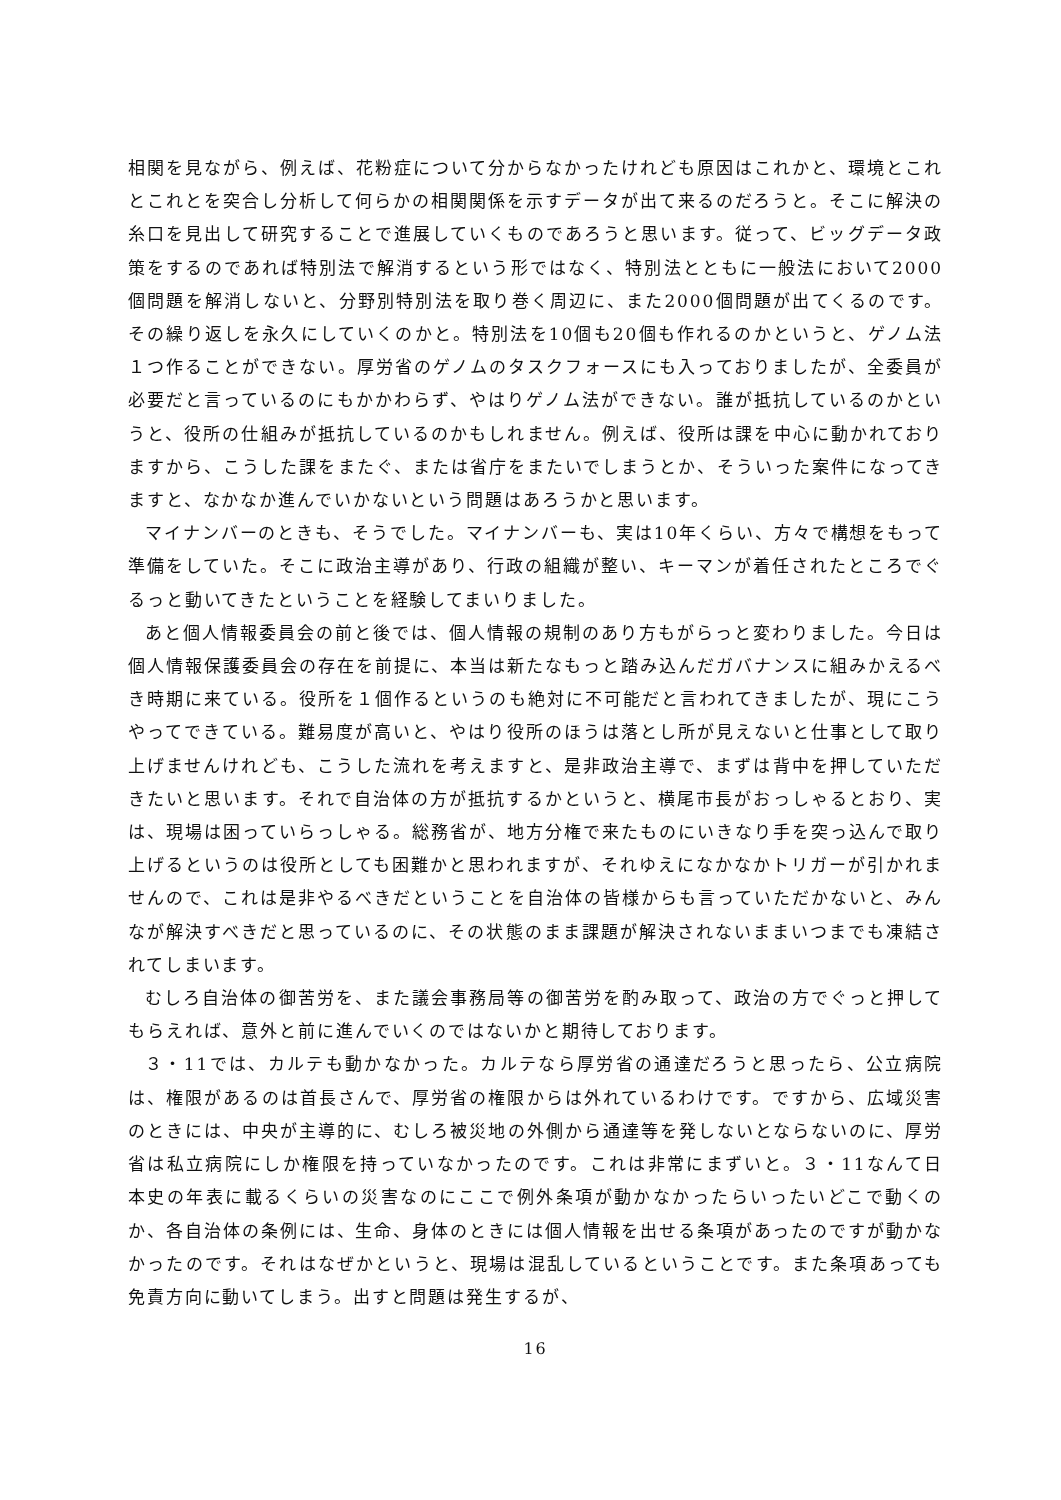相関を見ながら、例えば、花粉症について分からなかったけれども原因はこれかと、環境とこれとこれとを突合し分析して何らかの相関関係を示すデータが出て来るのだろうと。そこに解決の糸口を見出して研究することで進展していくものであろうと思います。従って、ビッグデータ政策をするのであれば特別法で解消するという形ではなく、特別法とともに一般法において2000個問題を解消しないと、分野別特別法を取り巻く周辺に、また2000個問題が出てくるのです。その繰り返しを永久にしていくのかと。特別法を10個も20個も作れるのかというと、ゲノム法１つ作ることができない。厚労省のゲノムのタスクフォースにも入っておりましたが、全委員が必要だと言っているのにもかかわらず、やはりゲノム法ができない。誰が抵抗しているのかというと、役所の仕組みが抵抗しているのかもしれません。例えば、役所は課を中心に動かれておりますから、こうした課をまたぐ、または省庁をまたいでしまうとか、そういった案件になってきますと、なかなか進んでいかないという問題はあろうかと思います。
マイナンバーのときも、そうでした。マイナンバーも、実は10年くらい、方々で構想をもって準備をしていた。そこに政治主導があり、行政の組織が整い、キーマンが着任されたところでぐるっと動いてきたということを経験してまいりました。
あと個人情報委員会の前と後では、個人情報の規制のあり方もがらっと変わりました。今日は個人情報保護委員会の存在を前提に、本当は新たなもっと踏み込んだガバナンスに組みかえるべき時期に来ている。役所を１個作るというのも絶対に不可能だと言われてきましたが、現にこうやってできている。難易度が高いと、やはり役所のほうは落とし所が見えないと仕事として取り上げませんけれども、こうした流れを考えますと、是非政治主導で、まずは背中を押していただきたいと思います。それで自治体の方が抵抗するかというと、横尾市長がおっしゃるとおり、実は、現場は困っていらっしゃる。総務省が、地方分権で来たものにいきなり手を突っ込んで取り上げるというのは役所としても困難かと思われますが、それゆえになかなかトリガーが引かれませんので、これは是非やるべきだということを自治体の皆様からも言っていただかないと、みんなが解決すべきだと思っているのに、その状態のまま課題が解決されないままいつまでも凍結されてしまいます。
むしろ自治体の御苦労を、また議会事務局等の御苦労を酌み取って、政治の方でぐっと押してもらえれば、意外と前に進んでいくのではないかと期待しております。
３・11では、カルテも動かなかった。カルテなら厚労省の通達だろうと思ったら、公立病院は、権限があるのは首長さんで、厚労省の権限からは外れているわけです。ですから、広域災害のときには、中央が主導的に、むしろ被災地の外側から通達等を発しないとならないのに、厚労省は私立病院にしか権限を持っていなかったのです。これは非常にまずいと。３・11なんて日本史の年表に載るくらいの災害なのにここで例外条項が動かなかったらいったいどこで動くのか、各自治体の条例には、生命、身体のときには個人情報を出せる条項があったのですが動かなかったのです。それはなぜかというと、現場は混乱しているということです。また条項あっても免責方向に動いてしまう。出すと問題は発生するが、
16